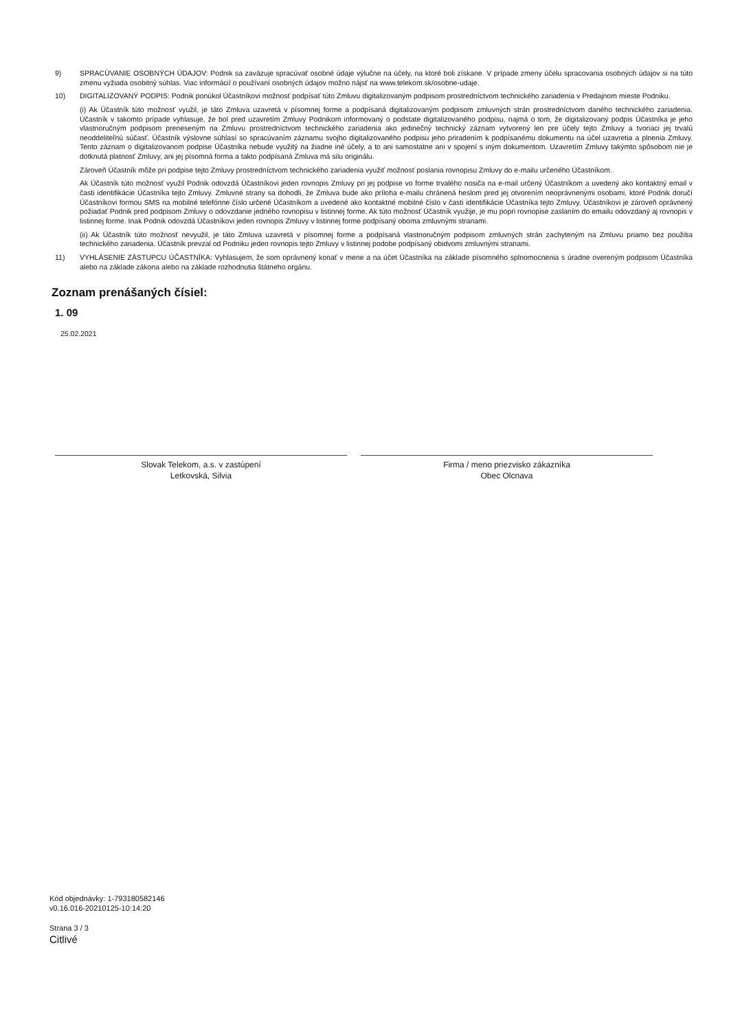9) SPRACÚVANIE OSOBNÝCH ÚDAJOV: Podnik sa zaväzuje spracúvať osobné údaje výlučne na účely, na ktoré boli získane. V prípade zmeny účelu spracovania osobných údajov si na túto zmenu vyžiada osobitný súhlas. Viac informácií o používaní osobných údajov možno nájsť na www.telekom.sk/osobne-udaje.
10) DIGITALIZOVANÝ PODPIS: Podnik ponúkol Účastníkovi možnosť podpísať túto Zmluvu digitalizovaným podpisom prostredníctvom technického zariadenia v Predajnom mieste Podniku.
(i) Ak Účastník túto možnosť využil, je táto Zmluva uzavretá v písomnej forme a podpísaná digitalizovaným podpisom zmluvných strán prostredníctvom daného technického zariadenia. Účastník v takomto prípade vyhlasuje, že bol pred uzavretím Zmluvy Podnikom informovaný o podstate digitalizovaného podpisu, najmä o tom, že digitalizovaný podpis Účastníka je jeho vlastnoručným podpisom preneseným na Zmluvu prostredníctvom technického zariadenia ako jedinečný technický záznam vytvorený len pre účely tejto Zmluvy a tvoriaci jej trvalú neoddeliteľnú súčasť. Účastník výslovne súhlasí so spracúvaním záznamu svojho digitalizovaného podpisu jeho priradením k podpísanému dokumentu na účel uzavretia a plnenia Zmluvy. Tento záznam o digitalizovanom podpise Účastníka nebude využitý na žiadne iné účely, a to ani samostatne ani v spojení s iným dokumentom. Uzavretím Zmluvy takýmto spôsobom nie je dotknutá platnosť Zmluvy, ani jej písomná forma a takto podpísaná Zmluva má silu originálu.
Zároveň Účastník môže pri podpise tejto Zmluvy prostredníctvom technického zariadenia využiť možnosť poslania rovnopisu Zmluvy do e-mailu určeného Účastníkom.
Ak Účastník túto možnosť využil Podnik odovzdá Účastníkovi jeden rovnopis Zmluvy pri jej podpise vo forme trvalého nosiča na e-mail určený Účastníkom a uvedený ako kontaktný email v časti identifikácie Účastníka tejto Zmluvy. Zmluvné strany sa dohodli, že Zmluva bude ako príloha e-mailu chránená heslom pred jej otvorením neoprávnenými osobami, ktoré Podnik doručí Účastníkovi formou SMS na mobilné telefónne číslo určené Účastníkom a uvedené ako kontaktné mobilné číslo v časti identifikácie Účastníka tejto Zmluvy. Účastníkovi je zároveň oprávnený požiadať Podnik pred podpisom Zmluvy o odovzdanie jedného rovnopisu v listinnej forme. Ak túto možnosť Účastník využije, je mu popri rovnopise zaslaním do emailu odovzdaný aj rovnopis v listinnej forme. Inak Podnik odovzdá Účastníkovi jeden rovnopis Zmluvy v listinnej forme podpísaný oboma zmluvnými stranami.
(ii) Ak Účastník túto možnosť nevyužil, je táto Zmluva uzavretá v písomnej forme a podpísaná vlastnoručným podpisom zmluvných strán zachyteným na Zmluvu priamo bez použitia technického zariadenia. Účastník prevzal od Podniku jeden rovnopis tejto Zmluvy v listinnej podobe podpísaný obidvomi zmluvnými stranami.
11) VYHLÁSENIE ZÁSTUPCU ÚČASTNÍKA: Vyhlasujem, že som oprávnený konať v mene a na účet Účastníka na základe písomného splnomocnenia s úradne overeným podpisom Účastníka alebo na základe zákona alebo na základe rozhodnutia štátneho orgánu.
Zoznam prenášaných čísiel:
1. 09
25.02.2021
Slovak Telekom, a.s. v zastúpení
Letkovská, Silvia
Firma / meno priezvisko zákazníka
Obec Olcnava
Kód objednávky: 1-793180582146
v0.16.016-20210125-10:14:20
Strana 3 / 3
Citlivé